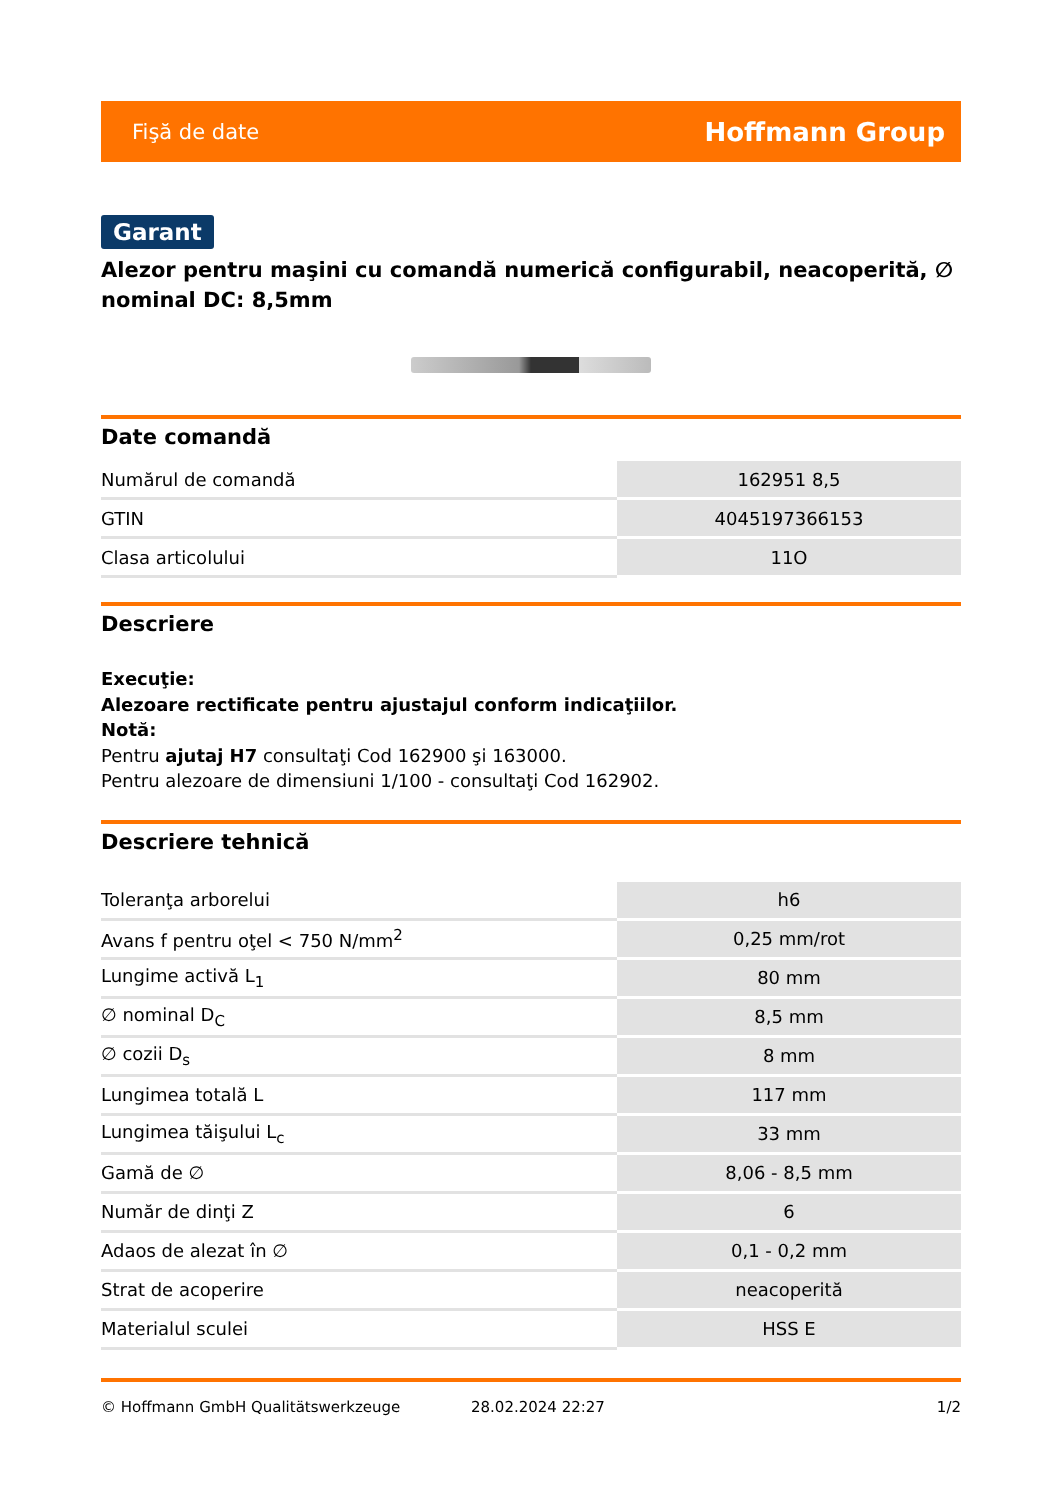Fişă de date Hoffmann Group
Garant
Alezor pentru maşini cu comandă numerică configurabil, neacoperită, ∅ nominal DC: 8,5mm
Date comandă
| Numărul de comandă | 162951 8,5 |
| GTIN | 4045197366153 |
| Clasa articolului | 11O |
Descriere
Execuţie:
Alezoare rectificate pentru ajustajul conform indicaţiilor.
Notă:
Pentru ajutaj H7 consultaţi Cod 162900 şi 163000.
Pentru alezoare de dimensiuni 1/100 - consultaţi Cod 162902.
Descriere tehnică
| Toleranţa arborelui | h6 |
| Avans f pentru oţel < 750 N/mm<sup>2</sup> | 0,25 mm/rot |
| Lungime activă L<sub>1</sub> | 80 mm |
| ∅ nominal D<sub>C</sub> | 8,5 mm |
| ∅ cozii D<sub>s</sub> | 8 mm |
| Lungimea totală L | 117 mm |
| Lungimea tăişului L<sub>c</sub> | 33 mm |
| Gamă de ∅ | 8,06 - 8,5 mm |
| Număr de dinţi Z | 6 |
| Adaos de alezat în ∅ | 0,1 - 0,2 mm |
| Strat de acoperire | neacoperită |
| Materialul sculei | HSS E |
© Hoffmann GmbH Qualitätswerkzeuge 28.02.2024 22:27 1/2